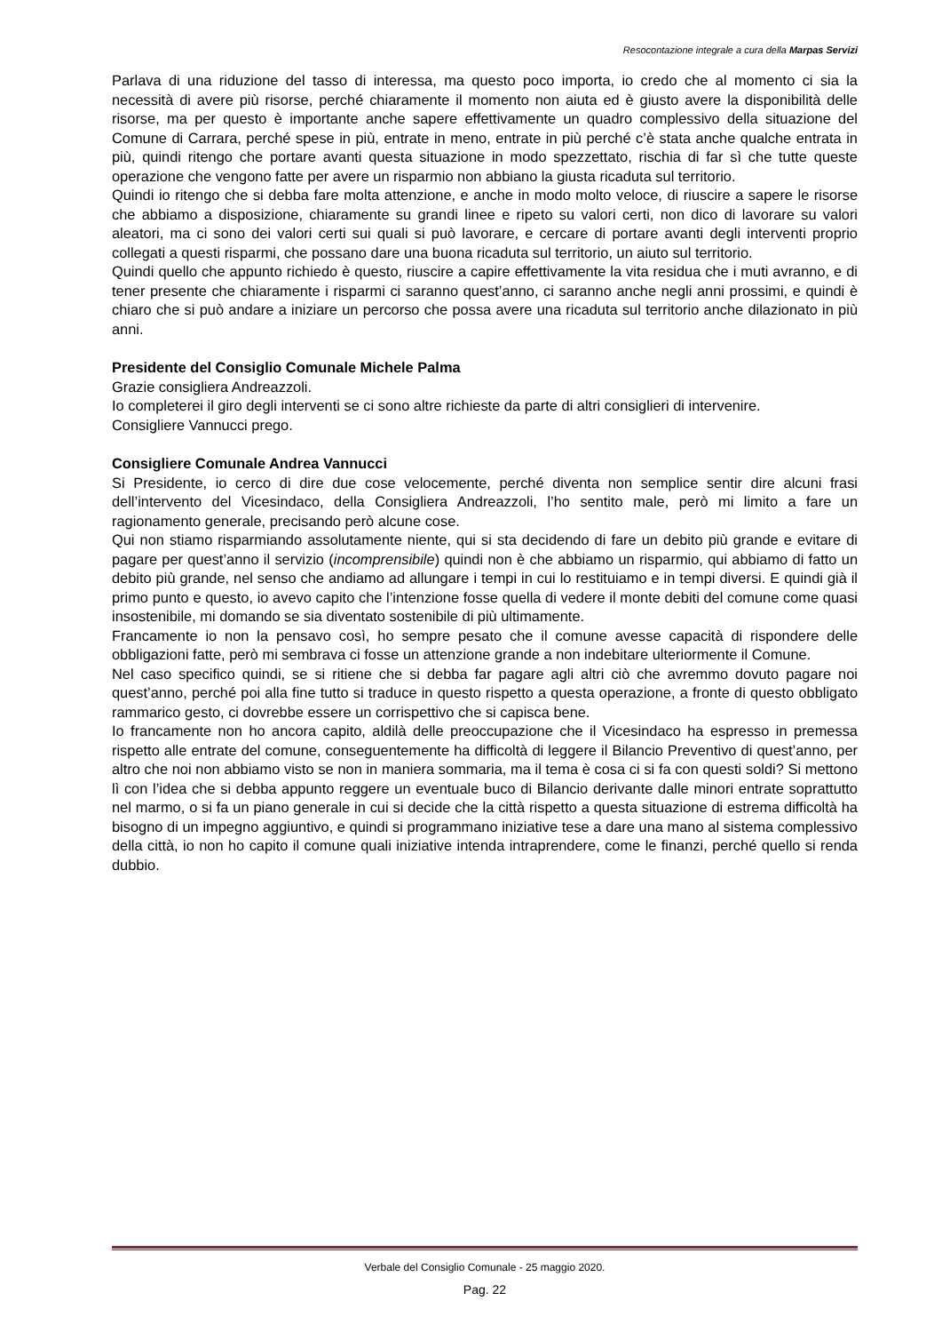Resocontazione integrale a cura della Marpas Servizi
Parlava di una riduzione del tasso di interessa, ma questo poco importa, io credo che al momento ci sia la necessità di avere più risorse, perché chiaramente il momento non aiuta ed è giusto avere la disponibilità delle risorse, ma per questo è importante anche sapere effettivamente un quadro complessivo della situazione del Comune di Carrara, perché spese in più, entrate in meno, entrate in più perché c’è stata anche qualche entrata in più, quindi ritengo che portare avanti questa situazione in modo spezzettato, rischia di far sì che tutte queste operazione che vengono fatte per avere un risparmio non abbiano la giusta ricaduta sul territorio.
Quindi io ritengo che si debba fare molta attenzione, e anche in modo molto veloce, di riuscire a sapere le risorse che abbiamo a disposizione, chiaramente su grandi linee e ripeto su valori certi, non dico di lavorare su valori aleatori, ma ci sono dei valori certi sui quali si può lavorare, e cercare di portare avanti degli interventi proprio collegati a questi risparmi, che possano dare una buona ricaduta sul territorio, un aiuto sul territorio.
Quindi quello che appunto richiedo è questo, riuscire a capire effettivamente la vita residua che i muti avranno, e di tener presente che chiaramente i risparmi ci saranno quest’anno, ci saranno anche negli anni prossimi, e quindi è chiaro che si può andare a iniziare un percorso che possa avere una ricaduta sul territorio anche dilazionato in più anni.
Presidente del Consiglio Comunale Michele Palma
Grazie consigliera Andreazzoli.
Io completerei il giro degli interventi se ci sono altre richieste da parte di altri consiglieri di intervenire.
Consigliere Vannucci prego.
Consigliere Comunale Andrea Vannucci
Si Presidente, io cerco di dire due cose velocemente, perché diventa non semplice sentir dire alcuni frasi dell’intervento del Vicesindaco, della Consigliera Andreazzoli, l’ho sentito male, però mi limito a fare un ragionamento generale, precisando però alcune cose.
Qui non stiamo risparmiando assolutamente niente, qui si sta decidendo di fare un debito più grande e evitare di pagare per quest’anno il servizio (incomprensibile) quindi non è che abbiamo un risparmio, qui abbiamo di fatto un debito più grande, nel senso che andiamo ad allungare i tempi in cui lo restituiamo e in tempi diversi. E quindi già il primo punto e questo, io avevo capito che l’intenzione fosse quella di vedere il monte debiti del comune come quasi insostenibile, mi domando se sia diventato sostenibile di più ultimamente.
Francamente io non la pensavo così, ho sempre pesato che il comune avesse capacità di rispondere delle obbligazioni fatte, però mi sembrava ci fosse un attenzione grande a non indebitare ulteriormente il Comune.
Nel caso specifico quindi, se si ritiene che si debba far pagare agli altri ciò che avremmo dovuto pagare noi quest’anno, perché poi alla fine tutto si traduce in questo rispetto a questa operazione, a fronte di questo obbligato rammarico gesto, ci dovrebbe essere un corrispettivo che si capisca bene.
Io francamente non ho ancora capito, aldilà delle preoccupazione che il Vicesindaco ha espresso in premessa rispetto alle entrate del comune, conseguentemente ha difficoltà di leggere il Bilancio Preventivo di quest’anno, per altro che noi non abbiamo visto se non in maniera sommaria, ma il tema è cosa ci si fa con questi soldi? Si mettono lì con l’idea che si debba appunto reggere un eventuale buco di Bilancio derivante dalle minori entrate soprattutto nel marmo, o si fa un piano generale in cui si decide che la città rispetto a questa situazione di estrema difficoltà ha bisogno di un impegno aggiuntivo, e quindi si programmano iniziative tese a dare una mano al sistema complessivo della città, io non ho capito il comune quali iniziative intenda intraprendere, come le finanzi, perché quello si renda dubbio.
Verbale del Consiglio Comunale - 25 maggio 2020.
Pag. 22